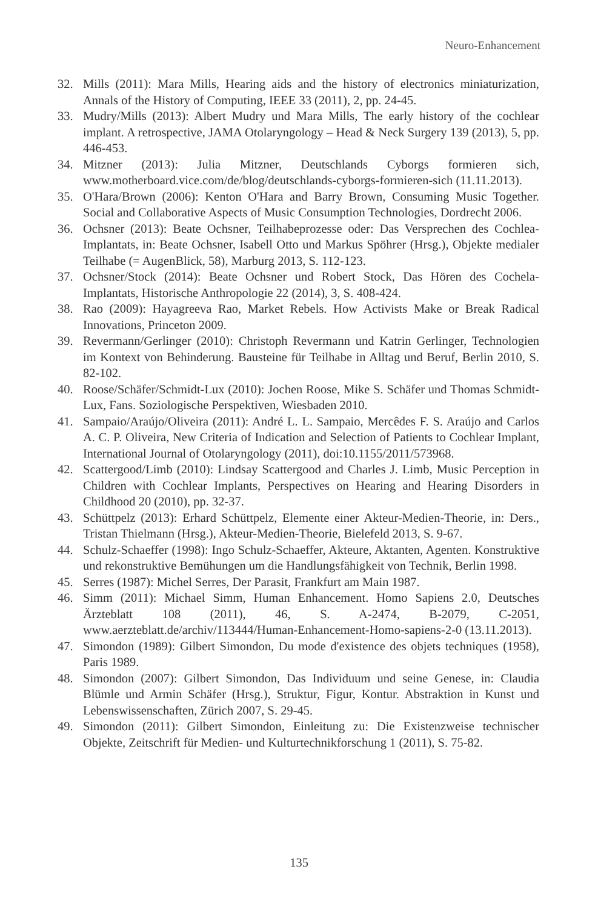Neuro-Enhancement
32. Mills (2011): Mara Mills, Hearing aids and the history of electronics miniaturization, Annals of the History of Computing, IEEE 33 (2011), 2, pp. 24-45.
33. Mudry/Mills (2013): Albert Mudry und Mara Mills, The early history of the cochlear implant. A retrospective, JAMA Otolaryngology – Head & Neck Surgery 139 (2013), 5, pp. 446-453.
34. Mitzner (2013): Julia Mitzner, Deutschlands Cyborgs formieren sich, www.motherboard.vice.com/de/blog/deutschlands-cyborgs-formieren-sich (11.11.2013).
35. O'Hara/Brown (2006): Kenton O'Hara and Barry Brown, Consuming Music Together. Social and Collaborative Aspects of Music Consumption Technologies, Dordrecht 2006.
36. Ochsner (2013): Beate Ochsner, Teilhabeprozesse oder: Das Versprechen des Cochlea-Implantats, in: Beate Ochsner, Isabell Otto und Markus Spöhrer (Hrsg.), Objekte medialer Teilhabe (= AugenBlick, 58), Marburg 2013, S. 112-123.
37. Ochsner/Stock (2014): Beate Ochsner und Robert Stock, Das Hören des Cochela-Implantats, Historische Anthropologie 22 (2014), 3, S. 408-424.
38. Rao (2009): Hayagreeva Rao, Market Rebels. How Activists Make or Break Radical Innovations, Princeton 2009.
39. Revermann/Gerlinger (2010): Christoph Revermann und Katrin Gerlinger, Technologien im Kontext von Behinderung. Bausteine für Teilhabe in Alltag und Beruf, Berlin 2010, S. 82-102.
40. Roose/Schäfer/Schmidt-Lux (2010): Jochen Roose, Mike S. Schäfer und Thomas Schmidt-Lux, Fans. Soziologische Perspektiven, Wiesbaden 2010.
41. Sampaio/Araújo/Oliveira (2011): André L. L. Sampaio, Mercêdes F. S. Araújo and Carlos A. C. P. Oliveira, New Criteria of Indication and Selection of Patients to Cochlear Implant, International Journal of Otolaryngology (2011), doi:10.1155/2011/573968.
42. Scattergood/Limb (2010): Lindsay Scattergood and Charles J. Limb, Music Perception in Children with Cochlear Implants, Perspectives on Hearing and Hearing Disorders in Childhood 20 (2010), pp. 32-37.
43. Schüttpelz (2013): Erhard Schüttpelz, Elemente einer Akteur-Medien-Theorie, in: Ders., Tristan Thielmann (Hrsg.), Akteur-Medien-Theorie, Bielefeld 2013, S. 9-67.
44. Schulz-Schaeffer (1998): Ingo Schulz-Schaeffer, Akteure, Aktanten, Agenten. Konstruktive und rekonstruktive Bemühungen um die Handlungsfähigkeit von Technik, Berlin 1998.
45. Serres (1987): Michel Serres, Der Parasit, Frankfurt am Main 1987.
46. Simm (2011): Michael Simm, Human Enhancement. Homo Sapiens 2.0, Deutsches Ärzteblatt 108 (2011), 46, S. A-2474, B-2079, C-2051, www.aerzteblatt.de/archiv/113444/Human-Enhancement-Homo-sapiens-2-0 (13.11.2013).
47. Simondon (1989): Gilbert Simondon, Du mode d'existence des objets techniques (1958), Paris 1989.
48. Simondon (2007): Gilbert Simondon, Das Individuum und seine Genese, in: Claudia Blümle und Armin Schäfer (Hrsg.), Struktur, Figur, Kontur. Abstraktion in Kunst und Lebenswissenschaften, Zürich 2007, S. 29-45.
49. Simondon (2011): Gilbert Simondon, Einleitung zu: Die Existenzweise technischer Objekte, Zeitschrift für Medien- und Kulturtechnikforschung 1 (2011), S. 75-82.
135